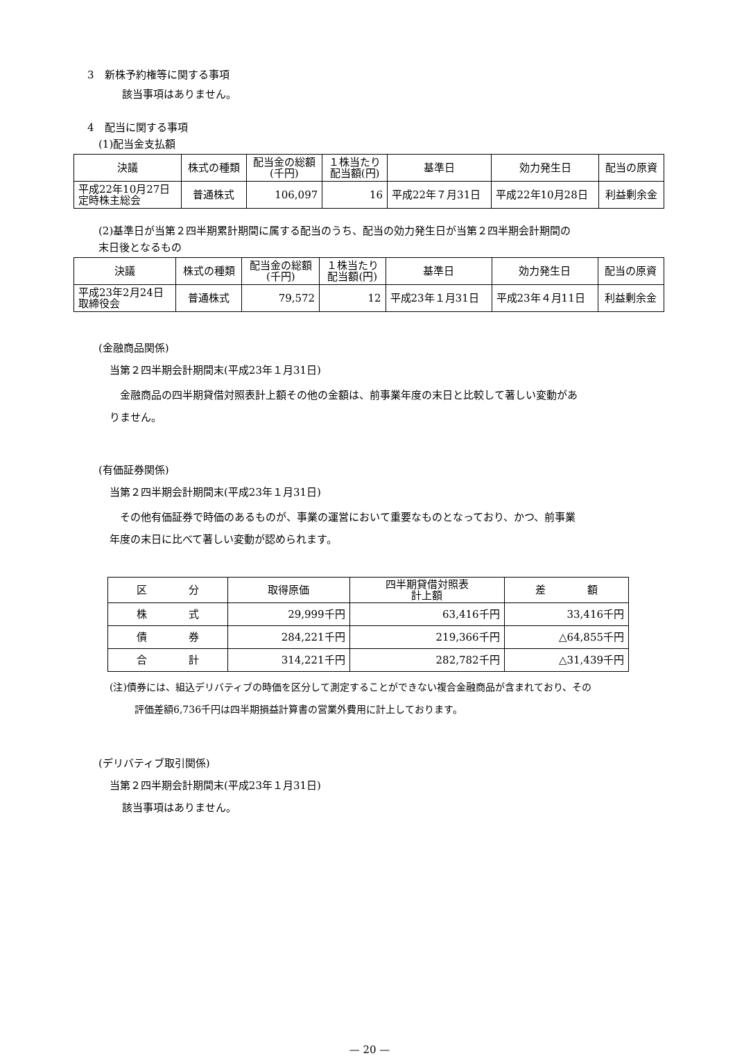3　新株予約権等に関する事項
該当事項はありません。
4　配当に関する事項
(1)配当金支払額
| 決議 | 株式の種類 | 配当金の総額 (千円) | １株当たり 配当額(円) | 基準日 | 効力発生日 | 配当の原資 |
| --- | --- | --- | --- | --- | --- | --- |
| 平成22年10月27日 定時株主総会 | 普通株式 | 106,097 | 16 | 平成22年７月31日 | 平成22年10月28日 | 利益剰余金 |
(2)基準日が当第２四半期累計期間に属する配当のうち、配当の効力発生日が当第２四半期会計期間の
末日後となるもの
| 決議 | 株式の種類 | 配当金の総額 (千円) | １株当たり 配当額(円) | 基準日 | 効力発生日 | 配当の原資 |
| --- | --- | --- | --- | --- | --- | --- |
| 平成23年2月24日 取締役会 | 普通株式 | 79,572 | 12 | 平成23年１月31日 | 平成23年４月11日 | 利益剰余金 |
(金融商品関係)
当第２四半期会計期間末(平成23年１月31日)
　金融商品の四半期貸借対照表計上額その他の金額は、前事業年度の末日と比較して著しい変動があ
りません。
(有価証券関係)
当第２四半期会計期間末(平成23年１月31日)
　その他有価証券で時価のあるものが、事業の運営において重要なものとなっており、かつ、前事業
年度の末日に比べて著しい変動が認められます。
| 区 分 | 取得原価 | 四半期貸借対照表 計上額 | 差 額 |
| --- | --- | --- | --- |
| 株 式 | 29,999千円 | 63,416千円 | 33,416千円 |
| 債 券 | 284,221千円 | 219,366千円 | △64,855千円 |
| 合 計 | 314,221千円 | 282,782千円 | △31,439千円 |
(注)債券には、組込デリバティブの時価を区分して測定することができない複合金融商品が含まれており、その
評価差額6,736千円は四半期損益計算書の営業外費用に計上しております。
(デリバティブ取引関係)
当第２四半期会計期間末(平成23年１月31日)
該当事項はありません。
— 20 —